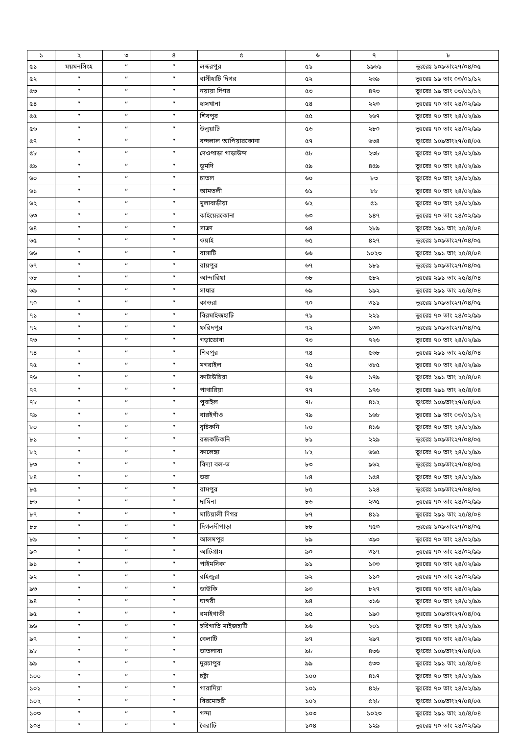| ১ | ২ | ৩ | ৪ | ৫ | ৬ | ৭ | ৮ |
| --- | --- | --- | --- | --- | --- | --- | --- |
| ৫১ | ময়মনসিংহ | ” | ” | লস্করপুর | ৫১ | ১৯৬১ | ভূঃরেঃ ১০৯তাং২৭/০৪/০৫ |
| ৫২ | ” | ” | ” | বাসীহাটি দিগর | ৫২ | ২৬৯ | ভূঃরেঃ ১৯ তাং ০৩/০১/১২ |
| ৫৩ | ” | ” | ” | নয়ায়া দিগর | ৫৩ | ৪৭৩ | ভূঃরেঃ ১৯ তাং ০৩/০১/১২ |
| ৫৪ | ” | ” | ” | হাসখানা | ৫৪ | ২২৩ | ভূঃরেঃ ৭০ তাং ২৪/০২/৯৯ |
| ৫৫ | ” | ” | ” | শিবপুর | ৫৫ | ২৬৭ | ভূঃরেঃ ৭০ তাং ২৪/০২/৯৯ |
| ৫৬ | ” | ” | ” | উলুয়াটি | ৫৬ | ২৮০ | ভূঃরেঃ ৭০ তাং ২৪/০২/৯৯ |
| ৫৭ | ” | ” | ” | বন্দলাল আপিয়ারকোনা | ৫৭ | ৬৩৪ | ভূঃরেঃ ১০৯তাং২৭/০৪/০৫ |
| ৫৮ | ” | ” | ” | দেওপাড়া গাড়াউন্দ | ৫৮ | ২৩৮ | ভূঃরেঃ ৭০ তাং ২৪/০২/৯৯ |
| ৫৯ | ” | ” | ” | ডুমদি | ৫৯ | ৪৫৯ | ভূঃরেঃ ৭০ তাং ২৪/০২/৯৯ |
| ৬০ | ” | ” | ” | চাতল | ৬০ | ৮৩ | ভূঃরেঃ ৭০ তাং ২৪/০২/৯৯ |
| ৬১ | ” | ” | ” | আমতলী | ৬১ | ৮৮ | ভূঃরেঃ ৭০ তাং ২৪/০২/৯৯ |
| ৬২ | ” | ” | ” | মুলাবাড়ীয়া | ৬২ | ৫১ | ভূঃরেঃ ৭০ তাং ২৪/০২/৯৯ |
| ৬৩ | ” | ” | ” | ঝাইয়েরকোনা | ৬৩ | ১৪৭ | ভূঃরেঃ ৭০ তাং ২৪/০২/৯৯ |
| ৬৪ | ” | ” | ” | সাক্রা | ৬৪ | ২৮৯ | ভূঃরেঃ ২৯১ তাং ২৫/৪/০৪ |
| ৬৫ | ” | ” | ” | ওয়াই | ৬৫ | ৪২৭ | ভূঃরেঃ ১০৯তাং২৭/০৪/০৫ |
| ৬৬ | ” | ” | ” | বাসাটি | ৬৬ | ১০২৩ | ভূঃরেঃ ২৯১ তাং ২৫/৪/০৪ |
| ৬৭ | ” | ” | ” | রায়পুর | ৬৭ | ১৮১ | ভূঃরেঃ ১০৯তাং২৭/০৪/০৫ |
| ৬৮ | ” | ” | ” | আন্দারিয়া | ৬৮ | ৫৮২ | ভূঃরেঃ ২৯১ তাং ২৫/৪/০৪ |
| ৬৯ | ” | ” | ” | সাধার | ৬৯ | ১৯২ | ভূঃরেঃ ২৯১ তাং ২৫/৪/০৪ |
| ৭০ | ” | ” | ” | কাওরা | ৭০ | ৩১১ | ভূঃরেঃ ১০৯তাং২৭/০৪/০৫ |
| ৭১ | ” | ” | ” | বিরমাইজহাটি | ৭১ | ২২১ | ভূঃরেঃ ৭০ তাং ২৪/০২/৯৯ |
| ৭২ | ” | ” | ” | ফরিদপুর | ৭২ | ১৩৩ | ভূঃরেঃ ১০৯তাং২৭/০৪/০৫ |
| ৭৩ | ” | ” | ” | গড়াডোবা | ৭৩ | ৭২৬ | ভূঃরেঃ ৭০ তাং ২৪/০২/৯৯ |
| ৭৪ | ” | ” | ” | শিবপুর | ৭৪ | ৫৬৮ | ভূঃরেঃ ২৯১ তাং ২৫/৪/০৪ |
| ৭৫ | ” | ” | ” | মগরাইল | ৭৫ | ৩৮৫ | ভূঃরেঃ ৭০ তাং ২৪/০২/৯৯ |
| ৭৬ | ” | ” | ” | কাটাউচিয়া | ৭৬ | ১৭৯ | ভূঃরেঃ ২৯১ তাং ২৫/৪/০৪ |
| ৭৭ | ” | ” | ” | পাথারিয়া | ৭৭ | ১৭৬ | ভূঃরেঃ ২৯১ তাং ২৫/৪/০৪ |
| ৭৮ | ” | ” | ” | পুবাইল | ৭৮ | ৪১২ | ভূঃরেঃ ১০৯তাং২৭/০৪/০৫ |
| ৭৯ | ” | ” | ” | বারইগাঁও | ৭৯ | ১৬৮ | ভূঃরেঃ ১৯ তাং ০৩/০১/১২ |
| ৮০ | ” | ” | ” | বৃচিকনি | ৮০ | ৪১৬ | ভূঃরেঃ ৭০ তাং ২৪/০২/৯৯ |
| ৮১ | ” | ” | ” | রজকচিকনি | ৮১ | ২২৯ | ভূঃরেঃ ১০৯তাং২৭/০৪/০৫ |
| ৮২ | ” | ” | ” | কালেঙ্গা | ৮২ | ৬৬৫ | ভূঃরেঃ ৭০ তাং ২৪/০২/৯৯ |
| ৮৩ | ” | ” | ” | বিদ্যা বল-ভ | ৮৩ | ৯৬২ | ভূঃরেঃ ১০৯তাং২৭/০৪/০৫ |
| ৮৪ | ” | ” | ” | ভরা | ৮৪ | ১৫৪ | ভূঃরেঃ ৭০ তাং ২৪/০২/৯৯ |
| ৮৫ | ” | ” | ” | রামপুর | ৮৫ | ১২৪ | ভূঃরেঃ ১০৯তাং২৭/০৪/০৫ |
| ৮৬ | ” | ” | ” | দামিনা | ৮৬ | ২৩৫ | ভূঃরেঃ ৭০ তাং ২৪/০২/৯৯ |
| ৮৭ | ” | ” | ” | মাচিয়ালী দিগর | ৮৭ | ৪১১ | ভূঃরেঃ ২৯১ তাং ২৫/৪/০৪ |
| ৮৮ | ” | ” | ” | দিগলদীপাড়া | ৮৮ | ৭৫৩ | ভূঃরেঃ ১০৯তাং২৭/০৪/০৫ |
| ৮৯ | ” | ” | ” | আলমপুর | ৮৯ | ৩৯০ | ভূঃরেঃ ৭০ তাং ২৪/০২/৯৯ |
| ৯০ | ” | ” | ” | আটিগ্রাম | ৯০ | ৩১৭ | ভূঃরেঃ ৭০ তাং ২৪/০২/৯৯ |
| ৯১ | ” | ” | ” | পাইমসিকা | ৯১ | ১০৩ | ভূঃরেঃ ৭০ তাং ২৪/০২/৯৯ |
| ৯২ | ” | ” | ” | রাইজুরা | ৯২ | ১১০ | ভূঃরেঃ ৭০ তাং ২৪/০২/৯৯ |
| ৯৩ | ” | ” | ” | ডাউকি | ৯৩ | ৮২৭ | ভূঃরেঃ ৭০ তাং ২৪/০২/৯৯ |
| ৯৪ | ” | ” | ” | ঘাগরী | ৯৪ | ৩১৬ | ভূঃরেঃ ৭০ তাং ২৪/০২/৯৯ |
| ৯৫ | ” | ” | ” | রমাইগাতী | ৯৫ | ১৯০ | ভূঃরেঃ ১০৯তাং২৭/০৪/০৫ |
| ৯৬ | ” | ” | ” | হরিগাতি মাইজহাটি | ৯৬ | ২০১ | ভূঃরেঃ ৭০ তাং ২৪/০২/৯৯ |
| ৯৭ | ” | ” | ” | বেলাটি | ৯৭ | ২৯৭ | ভূঃরেঃ ৭০ তাং ২৪/০২/৯৯ |
| ৯৮ | ” | ” | ” | ভাতলারা | ৯৮ | ৪৩৬ | ভূঃরেঃ ১০৯তাং২৭/০৪/০৫ |
| ৯৯ | ” | ” | ” | দুরচাপুর | ৯৯ | ৫৩৩ | ভূঃরেঃ ২৯১ তাং ২৫/৪/০৪ |
| ১০০ | ” | ” | ” | চট্রা | ১০০ | ৪১৭ | ভূঃরেঃ ৭০ তাং ২৪/০২/৯৯ |
| ১০১ | ” | ” | ” | গারাদিয়া | ১০১ | ৪২৮ | ভূঃরেঃ ৭০ তাং ২৪/০২/৯৯ |
| ১০২ | ” | ” | ” | বিরমোহরী | ১০২ | ৫২৮ | ভূঃরেঃ ১০৯তাং২৭/০৪/০৫ |
| ১০৩ | ” | ” | ” | গন্দা | ১০৩ | ১০২৩ | ভূঃরেঃ ২৯১ তাং ২৫/৪/০৪ |
| ১০৪ | ” | ” | ” | বৈরাটি | ১০৪ | ১২৯ | ভূঃরেঃ ৭০ তাং ২৪/০২/৯৯ |